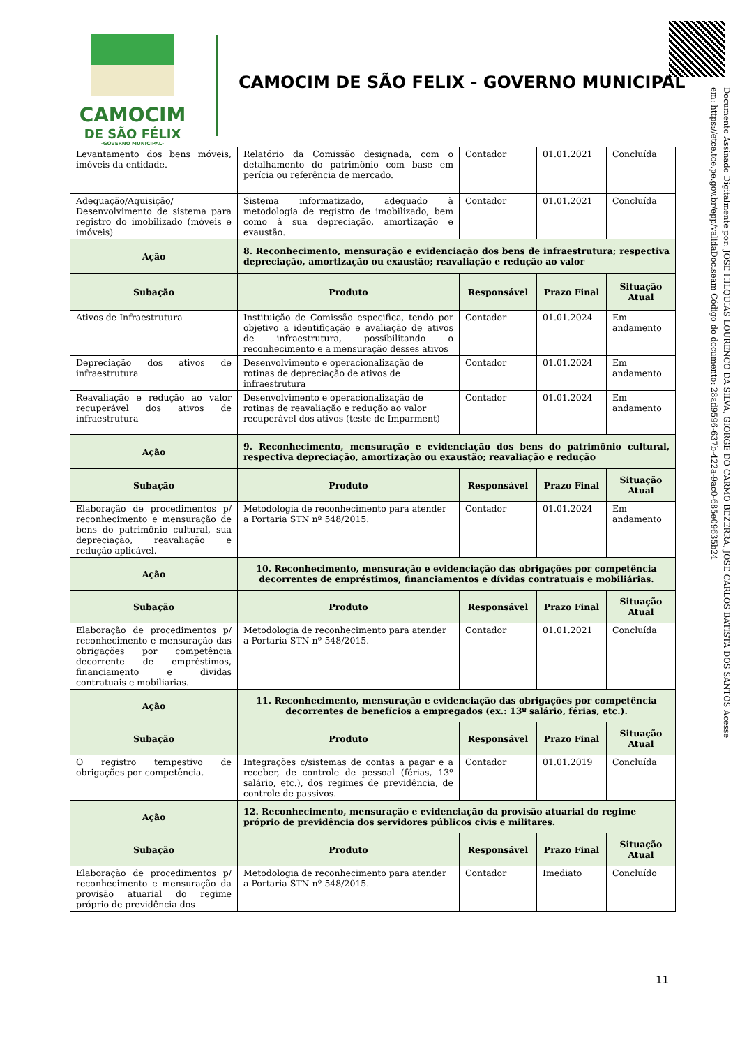CAMOCIM
DE SÃO FÉLIX
-GOVERNO MUNICIPAL-
CAMOCIM DE SÃO FELIX - GOVERNO MUNICIPAL
Documento Assinado Digitalmente por: JOSE HILQUIAS LOURENCO DA SILVA, GIORGE DO CARMO BEZERRA, JOSE CARLOS BATISTA DOS SANTOS Acesse em: https://etce.tce.pe.gov.br/epp/validaDoc.seam Código do documento: 28ad9596-637b-422a-9ac0-685e09635b24
| Levantamento dos bens móveis, imóveis da entidade. | Relatório da Comissão designada, com o detalhamento do patrimônio com base em perícia ou referência de mercado. | Contador | 01.01.2021 | Concluída |
| Adequação/Aquisição/ Desenvolvimento de sistema para registro do imobilizado (móveis e imóveis) | Sistema informatizado, adequado à metodologia de registro de imobilizado, bem como à sua depreciação, amortização e exaustão. | Contador | 01.01.2021 | Concluída |
| Ação | 8. Reconhecimento, mensuração e evidenciação dos bens de infraestrutura; respectiva depreciação, amortização ou exaustão; reavaliação e redução ao valor | | | |
| Subação | Produto | Responsável | Prazo Final | Situação Atual |
| Ativos de Infraestrutura | Instituição de Comissão especifica, tendo por objetivo a identificação e avaliação de ativos de infraestrutura, possibilitando o reconhecimento e a mensuração desses ativos | Contador | 01.01.2024 | Em andamento |
| Depreciação dos ativos de infraestrutura | Desenvolvimento e operacionalização de rotinas de depreciação de ativos de infraestrutura | Contador | 01.01.2024 | Em andamento |
| Reavaliação e redução ao valor recuperável dos ativos de infraestrutura | Desenvolvimento e operacionalização de rotinas de reavaliação e redução ao valor recuperável dos ativos (teste de Imparment) | Contador | 01.01.2024 | Em andamento |
| Ação | 9. Reconhecimento, mensuração e evidenciação dos bens do patrimônio cultural, respectiva depreciação, amortização ou exaustão; reavaliação e redução | | | |
| Subação | Produto | Responsável | Prazo Final | Situação Atual |
| Elaboração de procedimentos p/ reconhecimento e mensuração de bens do patrimônio cultural, sua depreciação, reavaliação e redução aplicável. | Metodologia de reconhecimento para atender a Portaria STN nº 548/2015. | Contador | 01.01.2024 | Em andamento |
| Ação | 10. Reconhecimento, mensuração e evidenciação das obrigações por competência decorrentes de empréstimos, financiamentos e dívidas contratuais e mobiliárias. | | | |
| Subação | Produto | Responsável | Prazo Final | Situação Atual |
| Elaboração de procedimentos p/ reconhecimento e mensuração das obrigações por competência decorrente de empréstimos, financiamento e dividas contratuais e mobiliarias. | Metodologia de reconhecimento para atender a Portaria STN nº 548/2015. | Contador | 01.01.2021 | Concluída |
| Ação | 11. Reconhecimento, mensuração e evidenciação das obrigações por competência decorrentes de benefícios a empregados (ex.: 13º salário, férias, etc.). | | | |
| Subação | Produto | Responsável | Prazo Final | Situação Atual |
| O registro tempestivo de obrigações por competência. | Integrações c/sistemas de contas a pagar e a receber, de controle de pessoal (férias, 13º salário, etc.), dos regimes de previdência, de controle de passivos. | Contador | 01.01.2019 | Concluída |
| Ação | 12. Reconhecimento, mensuração e evidenciação da provisão atuarial do regime próprio de previdência dos servidores públicos civis e militares. | | | |
| Subação | Produto | Responsável | Prazo Final | Situação Atual |
| Elaboração de procedimentos p/ reconhecimento e mensuração da provisão atuarial do regime próprio de previdência dos | Metodologia de reconhecimento para atender a Portaria STN nº 548/2015. | Contador | Imediato | Concluído |
11